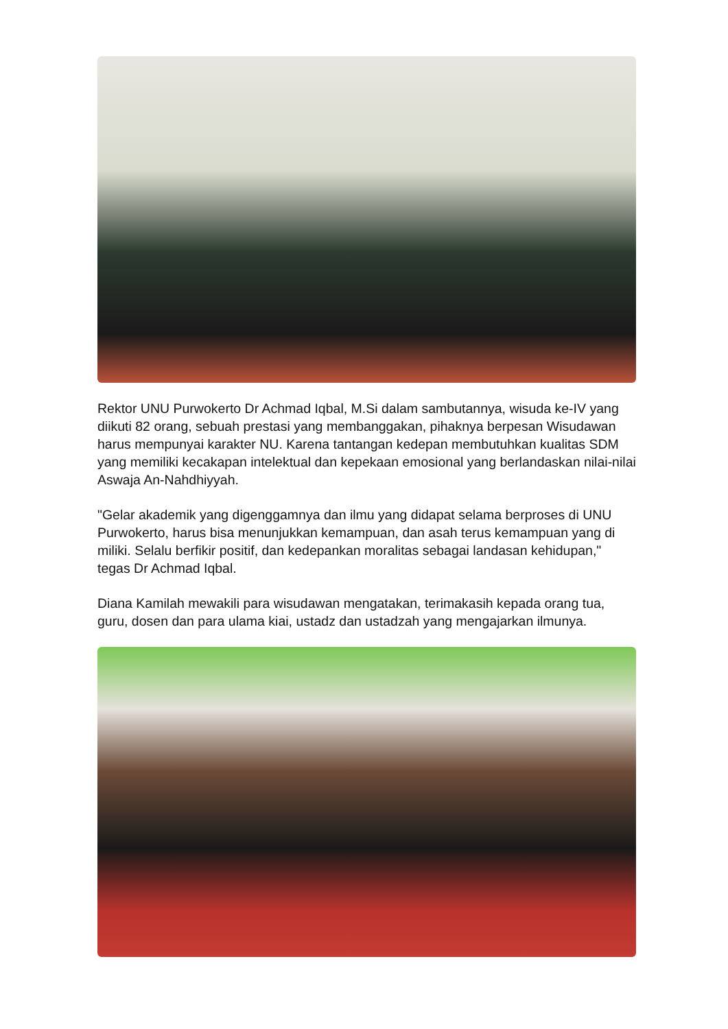Rektor UNU Purwokerto Dr Achmad Iqbal, M.Si dalam sambutannya, wisuda ke-IV yang diikuti 82 orang, sebuah prestasi yang membanggakan, pihaknya berpesan Wisudawan harus mempunyai karakter NU. Karena tantangan kedepan membutuhkan kualitas SDM yang memiliki kecakapan intelektual dan kepekaan emosional yang berlandaskan nilai-nilai Aswaja An-Nahdhiyyah.
"Gelar akademik yang digenggamnya dan ilmu yang didapat selama berproses di UNU Purwokerto, harus bisa menunjukkan kemampuan, dan asah terus kemampuan yang di miliki. Selalu berfikir positif, dan kedepankan moralitas sebagai landasan kehidupan," tegas Dr Achmad Iqbal.
Diana Kamilah mewakili para wisudawan mengatakan, terimakasih kepada orang tua, guru, dosen dan para ulama kiai, ustadz dan ustadzah yang mengajarkan ilmunya.